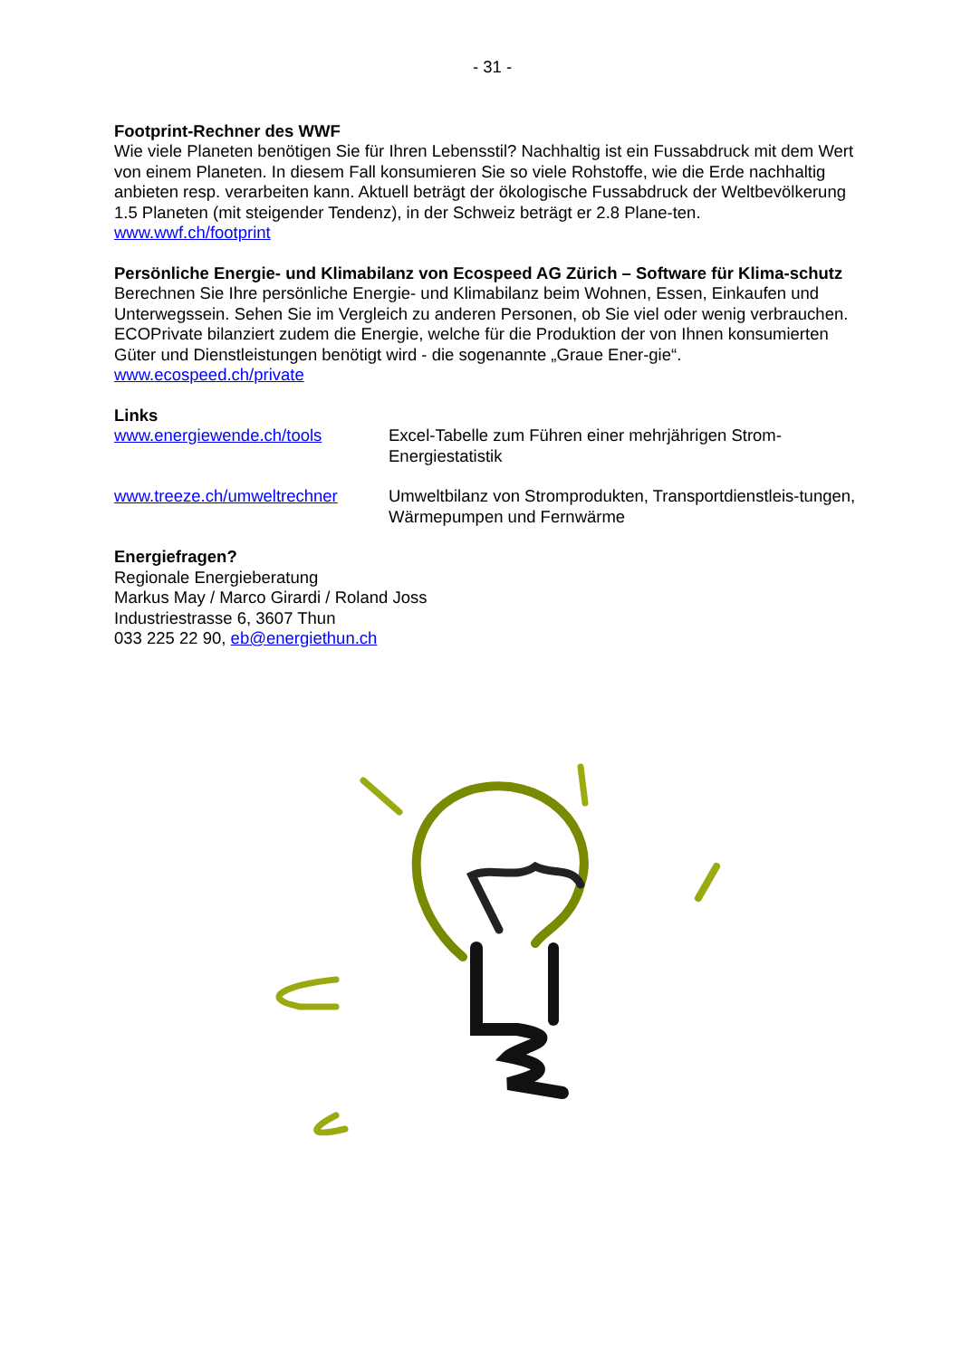- 31 -
Footprint-Rechner des WWF
Wie viele Planeten benötigen Sie für Ihren Lebensstil? Nachhaltig ist ein Fussabdruck mit dem Wert von einem Planeten. In diesem Fall konsumieren Sie so viele Rohstoffe, wie die Erde nachhaltig anbieten resp. verarbeiten kann. Aktuell beträgt der ökologische Fussabdruck der Weltbevölkerung 1.5 Planeten (mit steigender Tendenz), in der Schweiz beträgt er 2.8 Plane-ten.
www.wwf.ch/footprint
Persönliche Energie- und Klimabilanz von Ecospeed AG Zürich – Software für Klima-schutz
Berechnen Sie Ihre persönliche Energie- und Klimabilanz beim Wohnen, Essen, Einkaufen und Unterwegssein. Sehen Sie im Vergleich zu anderen Personen, ob Sie viel oder wenig verbrauchen. ECOPrivate bilanziert zudem die Energie, welche für die Produktion der von Ihnen konsumierten Güter und Dienstleistungen benötigt wird - die sogenannte „Graue Ener-gie“.
www.ecospeed.ch/private
Links
www.energiewende.ch/tools Excel-Tabelle zum Führen einer mehrjährigen Strom-Energiestatistik
www.treeze.ch/umweltrechner Umweltbilanz von Stromprodukten, Transportdienstleis-tungen, Wärmepumpen und Fernwärme
Energiefragen?
Regionale Energieberatung
Markus May / Marco Girardi / Roland Joss
Industriestrasse 6, 3607 Thun
033 225 22 90, eb@energiethun.ch